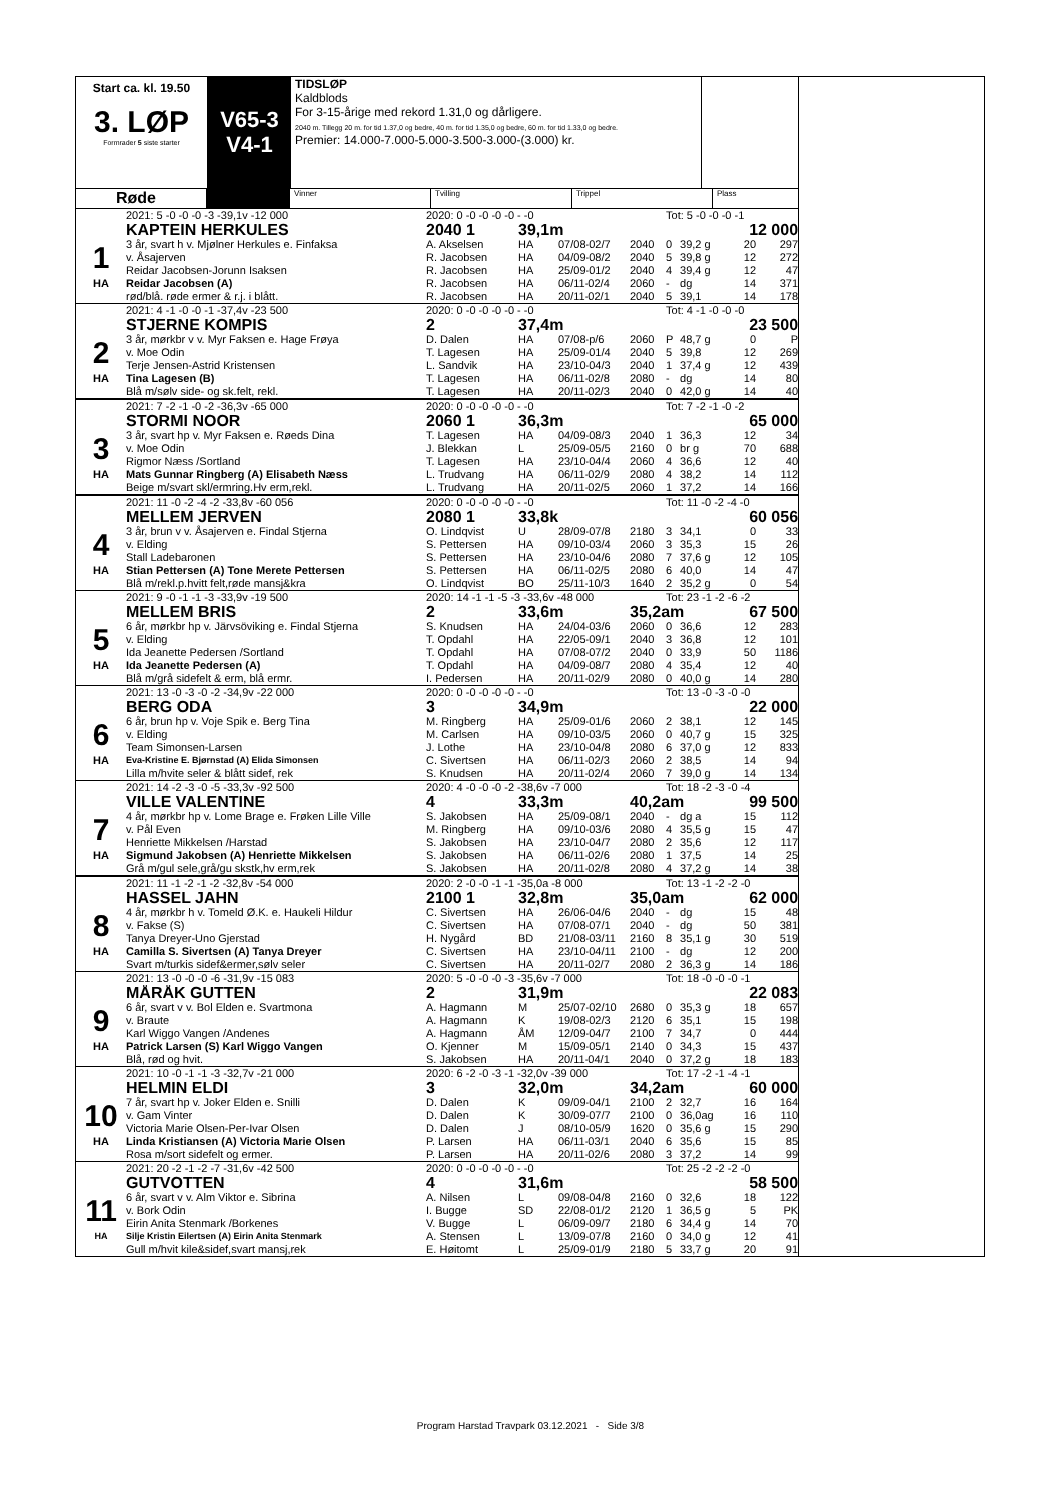Start ca. kl. 19.50
3. LØP
Formrader 5 siste starter
V65-3
V4-1
TIDSLØP
Kaldblods
For 3-15-årige med rekord 1.31,0 og dårligere.
2040 m. Tillegg 20 m. for tid 1.37,0 og bedre, 40 m. for tid 1.35,0 og bedre, 60 m. for tid 1.33,0 og bedre.
Premier: 14.000-7.000-5.000-3.500-3.000-(3.000) kr.
Røde
Vinner Tvilling Trippel Plass
| | 2021: 5 -0 -0 -0 -3 -39,1v -12 000 | 2020: 0 -0 -0 -0 -0 - -0 | | | | Tot: 5 -0 -0 -0 -1 | | | |
| | KAPTEIN HERKULES | 2040 1 | 39,1m | | | | | 12 000 | |
| 1 | 3 år, svart h v. Mjølner Herkules e. Finfaksa | A. Akselsen | HA | 07/08-02/7 | 2040 | 0 | 39,2 g | 20 | 297 |
| | v. Åsajerven | R. Jacobsen | HA | 04/09-08/2 | 2040 | 5 | 39,8 g | 12 | 272 |
| | Reidar Jacobsen-Jorunn Isaksen | R. Jacobsen | HA | 25/09-01/2 | 2040 | 4 | 39,4 g | 12 | 47 |
| HA | Reidar Jacobsen (A) | R. Jacobsen | HA | 06/11-02/4 | 2060 | - | dg | 14 | 371 |
| | rød/blå. røde ermer & r.j. i blått. | R. Jacobsen | HA | 20/11-02/1 | 2040 | 5 | 39,1 | 14 | 178 |
| | 2021: 4 -1 -0 -0 -1 -37,4v -23 500 | 2020: 0 -0 -0 -0 -0 - -0 | | | | Tot: 4 -1 -0 -0 -0 | | | |
| | STJERNE KOMPIS | 2 | 37,4m | | | | | 23 500 | |
| 2 | 3 år, mørkbr v v. Myr Faksen e. Hage Frøya | D. Dalen | HA | 07/08-p/6 | 2060 | P | 48,7 g | 0 | P |
| | v. Moe Odin | T. Lagesen | HA | 25/09-01/4 | 2040 | 5 | 39,8 | 12 | 269 |
| | Terje Jensen-Astrid Kristensen | L. Sandvik | HA | 23/10-04/3 | 2040 | 1 | 37,4 g | 12 | 439 |
| HA | Tina Lagesen (B) | T. Lagesen | HA | 06/11-02/8 | 2080 | - | dg | 14 | 80 |
| | Blå m/sølv side- og sk.felt, rekl. | T. Lagesen | HA | 20/11-02/3 | 2040 | 0 | 42,0 g | 14 | 40 |
| | 2021: 7 -2 -1 -0 -2 -36,3v -65 000 | 2020: 0 -0 -0 -0 -0 - -0 | | | | Tot: 7 -2 -1 -0 -2 | | | |
| | STORMI NOOR | 2060 1 | 36,3m | | | | | 65 000 | |
| 3 | 3 år, svart hp v. Myr Faksen e. Røeds Dina | T. Lagesen | HA | 04/09-08/3 | 2040 | 1 | 36,3 | 12 | 34 |
| | v. Moe Odin | J. Blekkan | L | 25/09-05/5 | 2160 | 0 | br g | 70 | 688 |
| | Rigmor Næss /Sortland | T. Lagesen | HA | 23/10-04/4 | 2060 | 4 | 36,6 | 12 | 40 |
| HA | Mats Gunnar Ringberg (A) Elisabeth Næss | L. Trudvang | HA | 06/11-02/9 | 2080 | 4 | 38,2 | 14 | 112 |
| | Beige m/svart skl/ermring.Hv erm,rekl. | L. Trudvang | HA | 20/11-02/5 | 2060 | 1 | 37,2 | 14 | 166 |
| | 2021: 11 -0 -2 -4 -2 -33,8v -60 056 | 2020: 0 -0 -0 -0 -0 - -0 | | | | Tot: 11 -0 -2 -4 -0 | | | |
| | MELLEM JERVEN | 2080 1 | 33,8k | | | | | 60 056 | |
| 4 | 3 år, brun v v. Åsajerven e. Findal Stjerna | O. Lindqvist | U | 28/09-07/8 | 2180 | 3 | 34,1 | 0 | 33 |
| | v. Elding | S. Pettersen | HA | 09/10-03/4 | 2060 | 3 | 35,3 | 15 | 26 |
| | Stall Ladebaronen | S. Pettersen | HA | 23/10-04/6 | 2080 | 7 | 37,6 g | 12 | 105 |
| HA | Stian Pettersen (A) Tone Merete Pettersen | S. Pettersen | HA | 06/11-02/5 | 2080 | 6 | 40,0 | 14 | 47 |
| | Blå m/rekl.p.hvitt felt,røde mansj&kra | O. Lindqvist | BO | 25/11-10/3 | 1640 | 2 | 35,2 g | 0 | 54 |
| | 2021: 9 -0 -1 -1 -3 -33,9v -19 500 | 2020: 14 -1 -1 -5 -3 -33,6v -48 000 | | | | Tot: 23 -1 -2 -6 -2 | | | |
| | MELLEM BRIS | 2 | 33,6m | | 35,2am | | | 67 500 | |
| 5 | 6 år, mørkbr hp v. Järvsöviking e. Findal Stjerna | S. Knudsen | HA | 24/04-03/6 | 2060 | 0 | 36,6 | 12 | 283 |
| | v. Elding | T. Opdahl | HA | 22/05-09/1 | 2040 | 3 | 36,8 | 12 | 101 |
| | Ida Jeanette Pedersen /Sortland | T. Opdahl | HA | 07/08-07/2 | 2040 | 0 | 33,9 | 50 | 1186 |
| HA | Ida Jeanette Pedersen (A) | T. Opdahl | HA | 04/09-08/7 | 2080 | 4 | 35,4 | 12 | 40 |
| | Blå m/grå sidefelt & erm, blå ermr. | I. Pedersen | HA | 20/11-02/9 | 2080 | 0 | 40,0 g | 14 | 280 |
| | 2021: 13 -0 -3 -0 -2 -34,9v -22 000 | 2020: 0 -0 -0 -0 -0 - -0 | | | | Tot: 13 -0 -3 -0 -0 | | | |
| | BERG ODA | 3 | 34,9m | | | | | 22 000 | |
| 6 | 6 år, brun hp v. Voje Spik e. Berg Tina | M. Ringberg | HA | 25/09-01/6 | 2060 | 2 | 38,1 | 12 | 145 |
| | v. Elding | M. Carlsen | HA | 09/10-03/5 | 2060 | 0 | 40,7 g | 15 | 325 |
| | Team Simonsen-Larsen | J. Lothe | HA | 23/10-04/8 | 2080 | 6 | 37,0 g | 12 | 833 |
| HA | Eva-Kristine E. Bjørnstad (A) Elida Simonsen | C. Sivertsen | HA | 06/11-02/3 | 2060 | 2 | 38,5 | 14 | 94 |
| | Lilla m/hvite seler & blått sidef, rek | S. Knudsen | HA | 20/11-02/4 | 2060 | 7 | 39,0 g | 14 | 134 |
| | 2021: 14 -2 -3 -0 -5 -33,3v -92 500 | 2020: 4 -0 -0 -0 -2 -38,6v -7 000 | | | | Tot: 18 -2 -3 -0 -4 | | | |
| | VILLE VALENTINE | 4 | 33,3m | | 40,2am | | | 99 500 | |
| 7 | 4 år, mørkbr hp v. Lome Brage e. Frøken Lille Ville | S. Jakobsen | HA | 25/09-08/1 | 2040 | - | dg a | 15 | 112 |
| | v. Pål Even | M. Ringberg | HA | 09/10-03/6 | 2080 | 4 | 35,5 g | 15 | 47 |
| | Henriette Mikkelsen /Harstad | S. Jakobsen | HA | 23/10-04/7 | 2080 | 2 | 35,6 | 12 | 117 |
| HA | Sigmund Jakobsen (A) Henriette Mikkelsen | S. Jakobsen | HA | 06/11-02/6 | 2080 | 1 | 37,5 | 14 | 25 |
| | Grå m/gul sele,grå/gu skstk,hv erm,rek | S. Jakobsen | HA | 20/11-02/8 | 2080 | 4 | 37,2 g | 14 | 38 |
| | 2021: 11 -1 -2 -1 -2 -32,8v -54 000 | 2020: 2 -0 -0 -1 -1 -35,0a -8 000 | | | | Tot: 13 -1 -2 -2 -0 | | | |
| | HASSEL JAHN | 2100 1 | 32,8m | | 35,0am | | | 62 000 | |
| 8 | 4 år, mørkbr h v. Tomeld Ø.K. e. Haukeli Hildur | C. Sivertsen | HA | 26/06-04/6 | 2040 | - | dg | 15 | 48 |
| | v. Fakse (S) | C. Sivertsen | HA | 07/08-07/1 | 2040 | - | dg | 50 | 381 |
| | Tanya Dreyer-Uno Gjerstad | H. Nygård | BD | 21/08-03/11 | 2160 | 8 | 35,1 g | 30 | 519 |
| HA | Camilla S. Sivertsen (A) Tanya Dreyer | C. Sivertsen | HA | 23/10-04/11 | 2100 | - | dg | 12 | 200 |
| | Svart m/turkis sidef&ermer,sølv seler | C. Sivertsen | HA | 20/11-02/7 | 2080 | 2 | 36,3 g | 14 | 186 |
| | 2021: 13 -0 -0 -0 -6 -31,9v -15 083 | 2020: 5 -0 -0 -0 -3 -35,6v -7 000 | | | | Tot: 18 -0 -0 -0 -1 | | | |
| | MÅRÅK GUTTEN | 2 | 31,9m | | | | | 22 083 | |
| 9 | 6 år, svart v v. Bol Elden e. Svartmona | A. Hagmann | M | 25/07-02/10 | 2680 | 0 | 35,3 g | 18 | 657 |
| | v. Braute | A. Hagmann | K | 19/08-02/3 | 2120 | 6 | 35,1 | 15 | 198 |
| | Karl Wiggo Vangen /Andenes | A. Hagmann | ÅM | 12/09-04/7 | 2100 | 7 | 34,7 | 0 | 444 |
| HA | Patrick Larsen (S) Karl Wiggo Vangen | O. Kjenner | M | 15/09-05/1 | 2140 | 0 | 34,3 | 15 | 437 |
| | Blå, rød og hvit. | S. Jakobsen | HA | 20/11-04/1 | 2040 | 0 | 37,2 g | 18 | 183 |
| | 2021: 10 -0 -1 -1 -3 -32,7v -21 000 | 2020: 6 -2 -0 -3 -1 -32,0v -39 000 | | | | Tot: 17 -2 -1 -4 -1 | | | |
| | HELMIN ELDI | 3 | 32,0m | | 34,2am | | | 60 000 | |
| 10 | 7 år, svart hp v. Joker Elden e. Snilli | D. Dalen | K | 09/09-04/1 | 2100 | 2 | 32,7 | 16 | 164 |
| | v. Gam Vinter | D. Dalen | K | 30/09-07/7 | 2100 | 0 | 36,0ag | 16 | 110 |
| | Victoria Marie Olsen-Per-Ivar Olsen | D. Dalen | J | 08/10-05/9 | 1620 | 0 | 35,6 g | 15 | 290 |
| HA | Linda Kristiansen (A) Victoria Marie Olsen | P. Larsen | HA | 06/11-03/1 | 2040 | 6 | 35,6 | 15 | 85 |
| | Rosa m/sort sidefelt og ermer. | P. Larsen | HA | 20/11-02/6 | 2080 | 3 | 37,2 | 14 | 99 |
| | 2021: 20 -2 -1 -2 -7 -31,6v -42 500 | 2020: 0 -0 -0 -0 -0 - -0 | | | | Tot: 25 -2 -2 -2 -0 | | | |
| | GUTVOTTEN | 4 | 31,6m | | | | | 58 500 | |
| 11 | 6 år, svart v v. Alm Viktor e. Sibrina | A. Nilsen | L | 09/08-04/8 | 2160 | 0 | 32,6 | 18 | 122 |
| | v. Bork Odin | I. Bugge | SD | 22/08-01/2 | 2120 | 1 | 36,5 g | 5 | PK |
| | Eirin Anita Stenmark /Borkenes | V. Bugge | L | 06/09-09/7 | 2180 | 6 | 34,4 g | 14 | 70 |
| HA | Silje Kristin Eilertsen (A) Eirin Anita Stenmark | A. Stensen | L | 13/09-07/8 | 2160 | 0 | 34,0 g | 12 | 41 |
| | Gull m/hvit kile&sidef,svart mansj,rek | E. Høitomt | L | 25/09-01/9 | 2180 | 5 | 33,7 g | 20 | 91 |
Program Harstad Travpark 03.12.2021 - Side 3/8